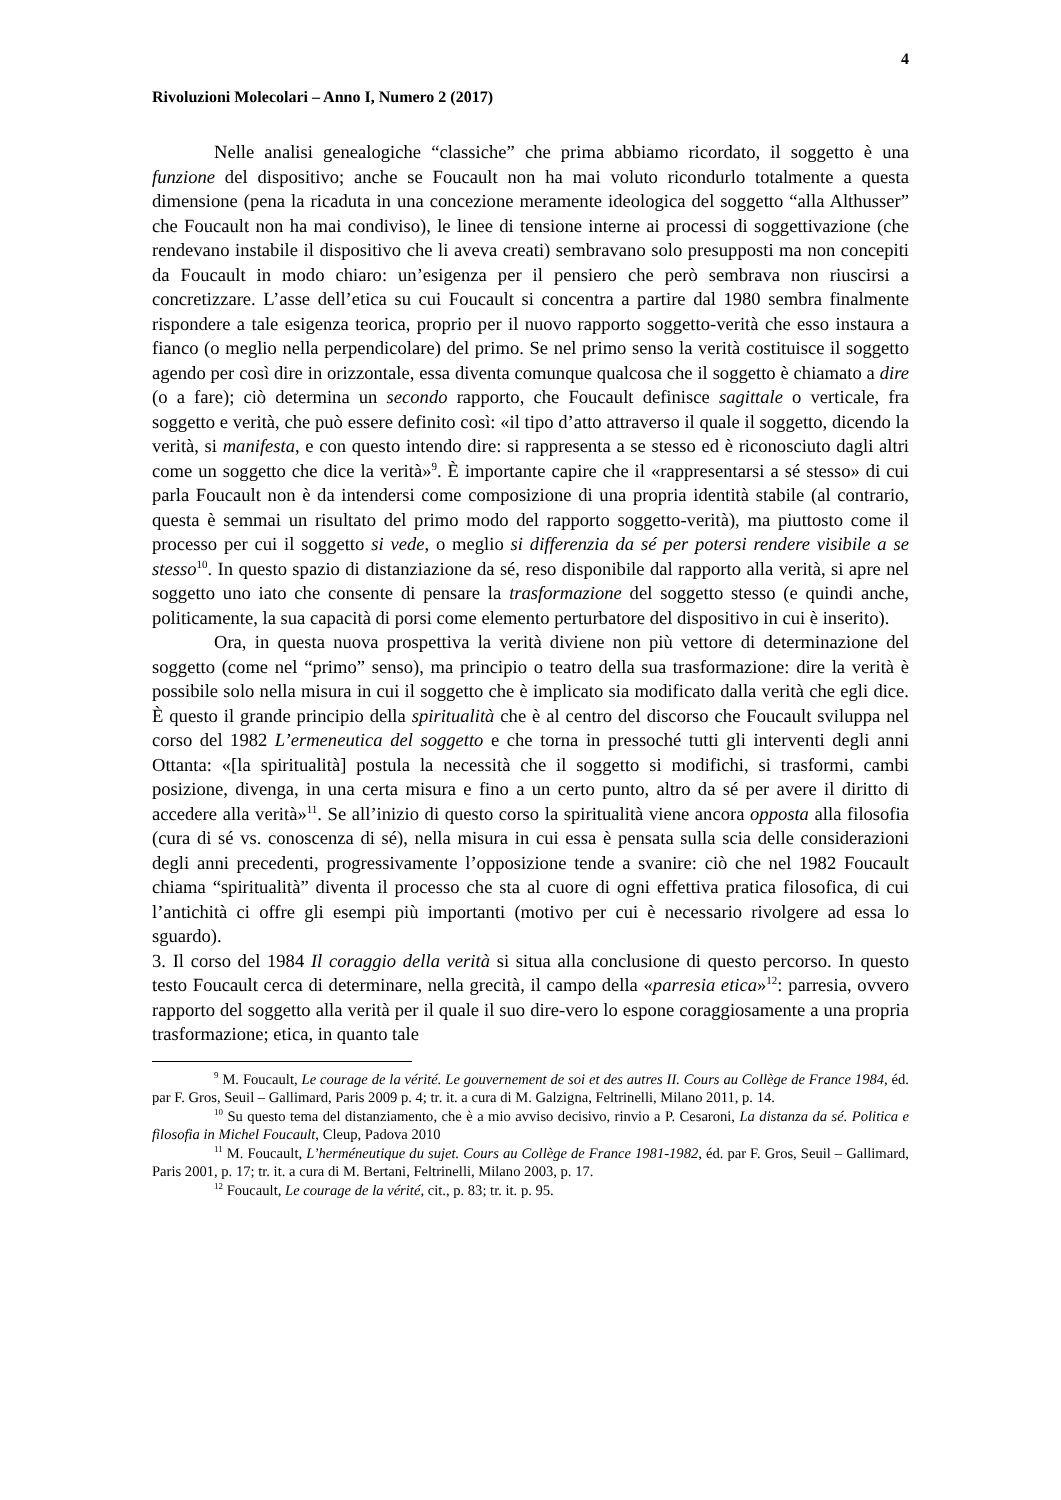4
Rivoluzioni Molecolari – Anno I, Numero 2 (2017)
Nelle analisi genealogiche “classiche” che prima abbiamo ricordato, il soggetto è una funzione del dispositivo; anche se Foucault non ha mai voluto ricondurlo totalmente a questa dimensione (pena la ricaduta in una concezione meramente ideologica del soggetto “alla Althusser” che Foucault non ha mai condiviso), le linee di tensione interne ai processi di soggettivazione (che rendevano instabile il dispositivo che li aveva creati) sembravano solo presupposti ma non concepiti da Foucault in modo chiaro: un’esigenza per il pensiero che però sembrava non riuscirsi a concretizzare. L’asse dell’etica su cui Foucault si concentra a partire dal 1980 sembra finalmente rispondere a tale esigenza teorica, proprio per il nuovo rapporto soggetto-verità che esso instaura a fianco (o meglio nella perpendicolare) del primo. Se nel primo senso la verità costituisce il soggetto agendo per così dire in orizzontale, essa diventa comunque qualcosa che il soggetto è chiamato a dire (o a fare); ciò determina un secondo rapporto, che Foucault definisce sagittale o verticale, fra soggetto e verità, che può essere definito così: «il tipo d’atto attraverso il quale il soggetto, dicendo la verità, si manifesta, e con questo intendo dire: si rappresenta a se stesso ed è riconosciuto dagli altri come un soggetto che dice la verità»<sup>9</sup>. È importante capire che il «rappresentarsi a sé stesso» di cui parla Foucault non è da intendersi come composizione di una propria identità stabile (al contrario, questa è semmai un risultato del primo modo del rapporto soggetto-verità), ma piuttosto come il processo per cui il soggetto si vede, o meglio si differenzia da sé per potersi rendere visibile a se stesso<sup>10</sup>. In questo spazio di distanziazione da sé, reso disponibile dal rapporto alla verità, si apre nel soggetto uno iato che consente di pensare la trasformazione del soggetto stesso (e quindi anche, politicamente, la sua capacità di porsi come elemento perturbatore del dispositivo in cui è inserito).
Ora, in questa nuova prospettiva la verità diviene non più vettore di determinazione del soggetto (come nel “primo” senso), ma principio o teatro della sua trasformazione: dire la verità è possibile solo nella misura in cui il soggetto che è implicato sia modificato dalla verità che egli dice. È questo il grande principio della spiritualità che è al centro del discorso che Foucault sviluppa nel corso del 1982 L’ermeneutica del soggetto e che torna in pressoché tutti gli interventi degli anni Ottanta: «[la spiritualità] postula la necessità che il soggetto si modifichi, si trasformi, cambi posizione, divenga, in una certa misura e fino a un certo punto, altro da sé per avere il diritto di accedere alla verità»<sup>11</sup>. Se all’inizio di questo corso la spiritualità viene ancora opposta alla filosofia (cura di sé vs. conoscenza di sé), nella misura in cui essa è pensata sulla scia delle considerazioni degli anni precedenti, progressivamente l’opposizione tende a svanire: ciò che nel 1982 Foucault chiama “spiritualità” diventa il processo che sta al cuore di ogni effettiva pratica filosofica, di cui l’antichità ci offre gli esempi più importanti (motivo per cui è necessario rivolgere ad essa lo sguardo).
3. Il corso del 1984 Il coraggio della verità si situa alla conclusione di questo percorso. In questo testo Foucault cerca di determinare, nella grecità, il campo della «parresia etica»<sup>12</sup>: parresia, ovvero rapporto del soggetto alla verità per il quale il suo dire-vero lo espone coraggiosamente a una propria trasformazione; etica, in quanto tale
<sup>9</sup> M. Foucault, Le courage de la vérité. Le gouvernement de soi et des autres II. Cours au Collège de France 1984, éd. par F. Gros, Seuil – Gallimard, Paris 2009 p. 4; tr. it. a cura di M. Galzigna, Feltrinelli, Milano 2011, p. 14.
<sup>10</sup> Su questo tema del distanziamento, che è a mio avviso decisivo, rinvio a P. Cesaroni, La distanza da sé. Politica e filosofia in Michel Foucault, Cleup, Padova 2010
<sup>11</sup> M. Foucault, L’herméneutique du sujet. Cours au Collège de France 1981-1982, éd. par F. Gros, Seuil – Gallimard, Paris 2001, p. 17; tr. it. a cura di M. Bertani, Feltrinelli, Milano 2003, p. 17.
<sup>12</sup> Foucault, Le courage de la vérité, cit., p. 83; tr. it. p. 95.